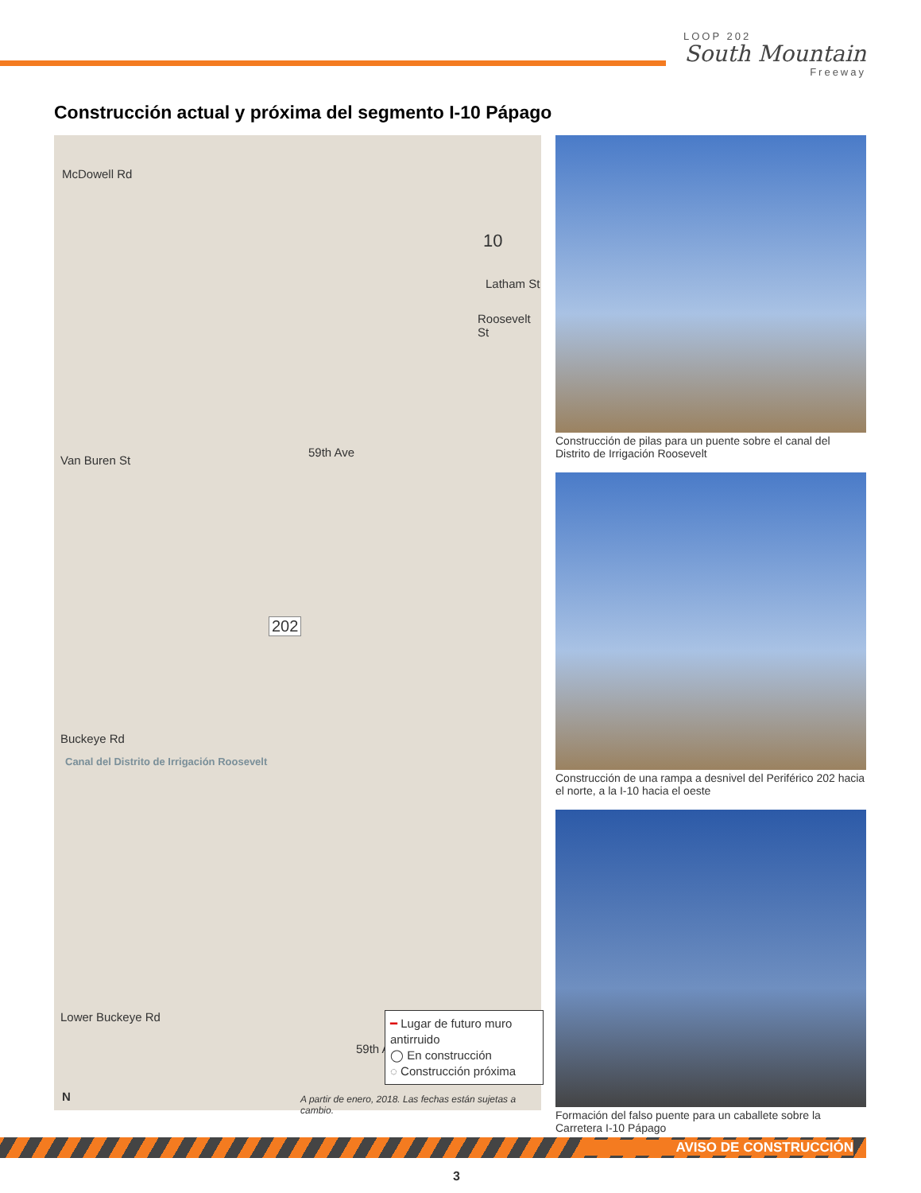LOOP 202
South Mountain
Freeway
Construcción actual y próxima del segmento I-10 Pápago
McDowell Rd
10
Latham St
Roosevelt St
59th Ave
Van Buren St
202
Buckeye Rd
Canal del Distrito de Irrigación Roosevelt
Lower Buckeye Rd
59th Ave
N
━ Lugar de futuro muro antirruido
◯ En construcción
◌ Construcción próxima
A partir de enero, 2018. Las fechas están sujetas a cambio.
Construcción de pilas para un puente sobre el canal del Distrito de Irrigación Roosevelt
Construcción de una rampa a desnivel del Periférico 202 hacia el norte, a la I-10 hacia el oeste
Formación del falso puente para un caballete sobre la Carretera I-10 Pápago
AVISO DE CONSTRUCCIÓN
3